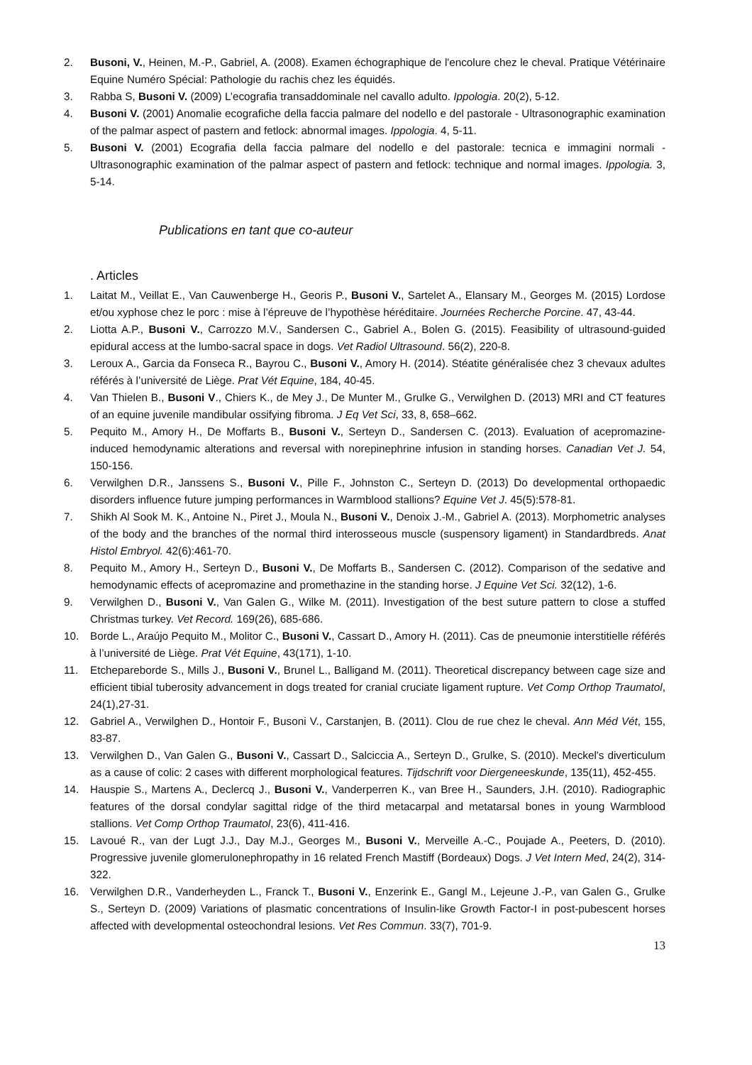2. Busoni, V., Heinen, M.-P., Gabriel, A. (2008). Examen échographique de l'encolure chez le cheval. Pratique Vétérinaire Equine Numéro Spécial: Pathologie du rachis chez les équidés.
3. Rabba S, Busoni V. (2009) L’ecografia transaddominale nel cavallo adulto. Ippologia. 20(2), 5-12.
4. Busoni V. (2001) Anomalie ecografiche della faccia palmare del nodello e del pastorale - Ultrasonographic examination of the palmar aspect of pastern and fetlock: abnormal images. Ippologia. 4, 5-11.
5. Busoni V. (2001) Ecografia della faccia palmare del nodello e del pastorale: tecnica e immagini normali - Ultrasonographic examination of the palmar aspect of pastern and fetlock: technique and normal images. Ippologia. 3, 5-14.
Publications en tant que co-auteur
. Articles
1. Laitat M., Veillat E., Van Cauwenberge H., Georis P., Busoni V., Sartelet A., Elansary M., Georges M. (2015) Lordose et/ou xyphose chez le porc : mise à l’épreuve de l’hypothèse héréditaire. Journées Recherche Porcine. 47, 43-44.
2. Liotta A.P., Busoni V., Carrozzo M.V., Sandersen C., Gabriel A., Bolen G. (2015). Feasibility of ultrasound-guided epidural access at the lumbo-sacral space in dogs. Vet Radiol Ultrasound. 56(2), 220-8.
3. Leroux A., Garcia da Fonseca R., Bayrou C., Busoni V., Amory H. (2014). Stéatite généralisée chez 3 chevaux adultes référés à l’université de Liège. Prat Vét Equine, 184, 40-45.
4. Van Thielen B., Busoni V., Chiers K., de Mey J., De Munter M., Grulke G., Verwilghen D. (2013) MRI and CT features of an equine juvenile mandibular ossifying fibroma. J Eq Vet Sci, 33, 8, 658–662.
5. Pequito M., Amory H., De Moffarts B., Busoni V., Serteyn D., Sandersen C. (2013). Evaluation of acepromazine-induced hemodynamic alterations and reversal with norepinephrine infusion in standing horses. Canadian Vet J. 54, 150-156.
6. Verwilghen D.R., Janssens S., Busoni V., Pille F., Johnston C., Serteyn D. (2013) Do developmental orthopaedic disorders influence future jumping performances in Warmblood stallions? Equine Vet J. 45(5):578-81.
7. Shikh Al Sook M. K., Antoine N., Piret J., Moula N., Busoni V., Denoix J.-M., Gabriel A. (2013). Morphometric analyses of the body and the branches of the normal third interosseous muscle (suspensory ligament) in Standardbreds. Anat Histol Embryol. 42(6):461-70.
8. Pequito M., Amory H., Serteyn D., Busoni V., De Moffarts B., Sandersen C. (2012). Comparison of the sedative and hemodynamic effects of acepromazine and promethazine in the standing horse. J Equine Vet Sci. 32(12), 1-6.
9. Verwilghen D., Busoni V., Van Galen G., Wilke M. (2011). Investigation of the best suture pattern to close a stuffed Christmas turkey. Vet Record. 169(26), 685-686.
10. Borde L., Araújo Pequito M., Molitor C., Busoni V., Cassart D., Amory H. (2011). Cas de pneumonie interstitielle référés à l’université de Liège. Prat Vét Equine, 43(171), 1-10.
11. Etchepareborde S., Mills J., Busoni V., Brunel L., Balligand M. (2011). Theoretical discrepancy between cage size and efficient tibial tuberosity advancement in dogs treated for cranial cruciate ligament rupture. Vet Comp Orthop Traumatol, 24(1),27-31.
12. Gabriel A., Verwilghen D., Hontoir F., Busoni V., Carstanjen, B. (2011). Clou de rue chez le cheval. Ann Méd Vét, 155, 83-87.
13. Verwilghen D., Van Galen G., Busoni V., Cassart D., Salciccia A., Serteyn D., Grulke, S. (2010). Meckel's diverticulum as a cause of colic: 2 cases with different morphological features. Tijdschrift voor Diergeneeskunde, 135(11), 452-455.
14. Hauspie S., Martens A., Declercq J., Busoni V., Vanderperren K., van Bree H., Saunders, J.H. (2010). Radiographic features of the dorsal condylar sagittal ridge of the third metacarpal and metatarsal bones in young Warmblood stallions. Vet Comp Orthop Traumatol, 23(6), 411-416.
15. Lavoué R., van der Lugt J.J., Day M.J., Georges M., Busoni V., Merveille A.-C., Poujade A., Peeters, D. (2010). Progressive juvenile glomerulonephropathy in 16 related French Mastiff (Bordeaux) Dogs. J Vet Intern Med, 24(2), 314-322.
16. Verwilghen D.R., Vanderheyden L., Franck T., Busoni V., Enzerink E., Gangl M., Lejeune J.-P., van Galen G., Grulke S., Serteyn D. (2009) Variations of plasmatic concentrations of Insulin-like Growth Factor-I in post-pubescent horses affected with developmental osteochondral lesions. Vet Res Commun. 33(7), 701-9.
13